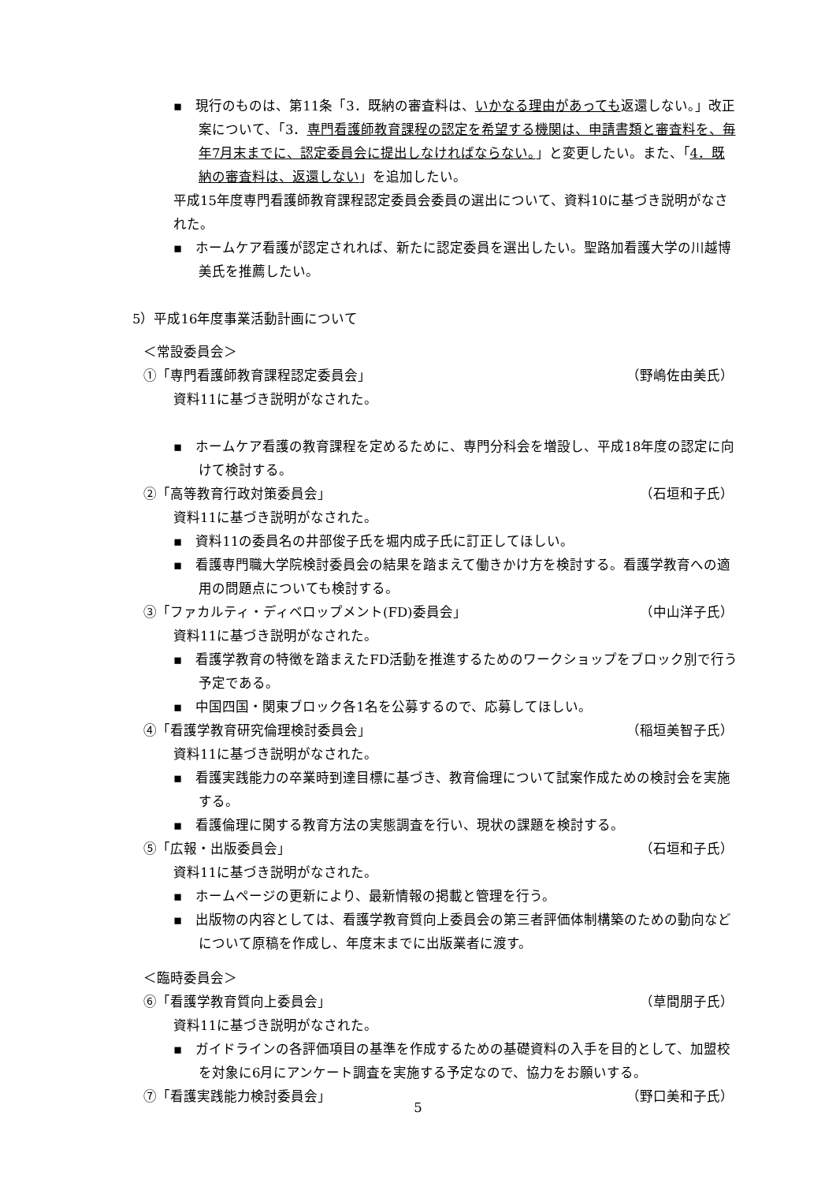▪　現行のものは、第11条「3．既納の審査料は、いかなる理由があっても返還しない。」改正案について、「3．専門看護師教育課程の認定を希望する機関は、申請書類と審査料を、毎年7月末までに、認定委員会に提出しなければならない。」と変更したい。また、「4．既納の審査料は、返還しない」を追加したい。
平成15年度専門看護師教育課程認定委員会委員の選出について、資料10に基づき説明がなされた。
▪　ホームケア看護が認定されれば、新たに認定委員を選出したい。聖路加看護大学の川越博美氏を推薦したい。
5）平成16年度事業活動計画について
＜常設委員会＞
①「専門看護師教育課程認定委員会」 （野嶋佐由美氏）
資料11に基づき説明がなされた。
▪　ホームケア看護の教育課程を定めるために、専門分科会を増設し、平成18年度の認定に向けて検討する。
②「高等教育行政対策委員会」 （石垣和子氏）
資料11に基づき説明がなされた。
▪　資料11の委員名の井部俊子氏を堀内成子氏に訂正してほしい。
▪　看護専門職大学院検討委員会の結果を踏まえて働きかけ方を検討する。看護学教育への適用の問題点についても検討する。
③「ファカルティ・ディベロップメント(FD)委員会」 （中山洋子氏）
資料11に基づき説明がなされた。
▪　看護学教育の特徴を踏まえたFD活動を推進するためのワークショップをブロック別で行う予定である。
▪　中国四国・関東ブロック各1名を公募するので、応募してほしい。
④「看護学教育研究倫理検討委員会」 （稲垣美智子氏）
資料11に基づき説明がなされた。
▪　看護実践能力の卒業時到達目標に基づき、教育倫理について試案作成ための検討会を実施する。
▪　看護倫理に関する教育方法の実態調査を行い、現状の課題を検討する。
⑤「広報・出版委員会」 （石垣和子氏）
資料11に基づき説明がなされた。
▪　ホームページの更新により、最新情報の掲載と管理を行う。
▪　出版物の内容としては、看護学教育質向上委員会の第三者評価体制構築のための動向などについて原稿を作成し、年度末までに出版業者に渡す。
＜臨時委員会＞
⑥「看護学教育質向上委員会」 （草間朋子氏）
資料11に基づき説明がなされた。
▪　ガイドラインの各評価項目の基準を作成するための基礎資料の入手を目的として、加盟校を対象に6月にアンケート調査を実施する予定なので、協力をお願いする。
⑦「看護実践能力検討委員会」 （野口美和子氏）
5